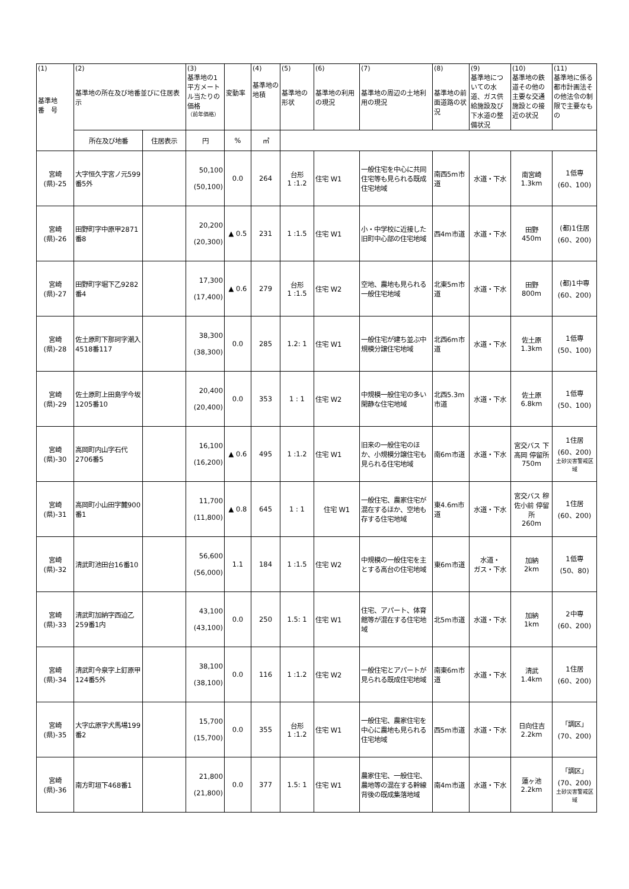| (1) 基準地 番 号 | (2) 基準地の所在及び地番並びに住居表示 | | (3) 基準地の1平方メートル当たりの価格 （前年価格） | 変動率 | (4) 基準地の地積 | (5) 基準地の形状 | (6) 基準地の利用の現況 | (7) 基準地の周辺の土地利用の現況 | (8) 基準地の前面道路の状況 | (9) 基準地についての水道、ガス供給施設及び下水道の整備状況 | (10) 基準地の鉄道その他の主要な交通施設との接近の状況 | (11) 基準地に係る都市計画法その他法令の制限で主要なもの |
| --- | --- | --- | --- | --- | --- | --- | --- | --- | --- | --- | --- | --- |
| | 所在及び地番 | 住居表示 | 円 | % | ㎡ | | | | | | | |
| 宮崎 (県)-25 | 大字恒久字宮ノ元599番5外 | | 50,100 (50,100) | 0.0 | 264 | 台形 1 :1.2 | 住宅 W1 | 一般住宅を中心に共同住宅等も見られる既成住宅地域 | 南西5m市道 | 水道・下水 | 南宮崎 1.3km | 1低専 (60、100) |
| 宮崎 (県)-26 | 田野町字中原甲2871番8 | | 20,200 (20,300) | ▲ 0.5 | 231 | 1 :1.5 | 住宅 W1 | 小・中学校に近接した旧町中心部の住宅地域 | 西4m市道 | 水道・下水 | 田野 450m | (都)1住居 (60、200) |
| 宮崎 (県)-27 | 田野町字堀下乙9282番4 | | 17,300 (17,400) | ▲ 0.6 | 279 | 台形 1 :1.5 | 住宅 W2 | 空地、農地も見られる一般住宅地域 | 北東5m市道 | 水道・下水 | 田野 800m | (都)1中専 (60、200) |
| 宮崎 (県)-28 | 佐土原町下那珂字潮入4518番117 | | 38,300 (38,300) | 0.0 | 285 | 1.2: 1 | 住宅 W1 | 一般住宅が建ち並ぶ中規模分譲住宅地域 | 北西6m市道 | 水道・下水 | 佐土原 1.3km | 1低専 (50、100) |
| 宮崎 (県)-29 | 佐土原町上田島字今坂1205番10 | | 20,400 (20,400) | 0.0 | 353 | 1 : 1 | 住宅 W2 | 中規模一般住宅の多い閑静な住宅地域 | 北西5.3m市道 | 水道・下水 | 佐土原 6.8km | 1低専 (50、100) |
| 宮崎 (県)-30 | 高岡町内山字石代2706番5 | | 16,100 (16,200) | ▲ 0.6 | 495 | 1 :1.2 | 住宅 W1 | 旧来の一般住宅のほか、小規模分譲住宅も見られる住宅地域 | 南6m市道 | 水道・下水 | 宮交バス 下高岡 停留所 750m | 1住居 (60、200) 土砂災害警戒区域 |
| 宮崎 (県)-31 | 高岡町小山田字麓900番1 | | 11,700 (11,800) | ▲ 0.8 | 645 | 1 : 1 | 住宅 W1 | 一般住宅、農家住宅が混在するほか、空地も存する住宅地域 | 東4.6m市道 | 水道・下水 | 宮交バス 穆佐小前 停留所 260m | 1住居 (60、200) |
| 宮崎 (県)-32 | 清武町池田台16番10 | | 56,600 (56,000) | 1.1 | 184 | 1 :1.5 | 住宅 W2 | 中規模の一般住宅を主とする高台の住宅地域 | 東6m市道 | 水道・ ガス・下水 | 加納 2km | 1低専 (50、80) |
| 宮崎 (県)-33 | 清武町加納字西迫乙259番1内 | | 43,100 (43,100) | 0.0 | 250 | 1.5: 1 | 住宅 W1 | 住宅、アパート、体育館等が混在する住宅地域 | 北5m市道 | 水道・下水 | 加納 1km | 2中専 (60、200) |
| 宮崎 (県)-34 | 清武町今泉字上釘原甲124番5外 | | 38,100 (38,100) | 0.0 | 116 | 1 :1.2 | 住宅 W2 | 一般住宅とアパートが見られる既成住宅地域 | 南東6m市道 | 水道・下水 | 清武 1.4km | 1住居 (60、200) |
| 宮崎 (県)-35 | 大字広原字犬馬場199番2 | | 15,700 (15,700) | 0.0 | 355 | 台形 1 :1.2 | 住宅 W1 | 一般住宅、農家住宅を中心に農地も見られる住宅地域 | 西5m市道 | 水道・下水 | 日向住吉 2.2km | 「調区」 (70、200) |
| 宮崎 (県)-36 | 南方町垣下468番1 | | 21,800 (21,800) | 0.0 | 377 | 1.5: 1 | 住宅 W1 | 農家住宅、一般住宅、農地等の混在する幹線背後の既成集落地域 | 南4m市道 | 水道・下水 | 蓮ヶ池 2.2km | 「調区」 (70、200) 土砂災害警戒区域 |